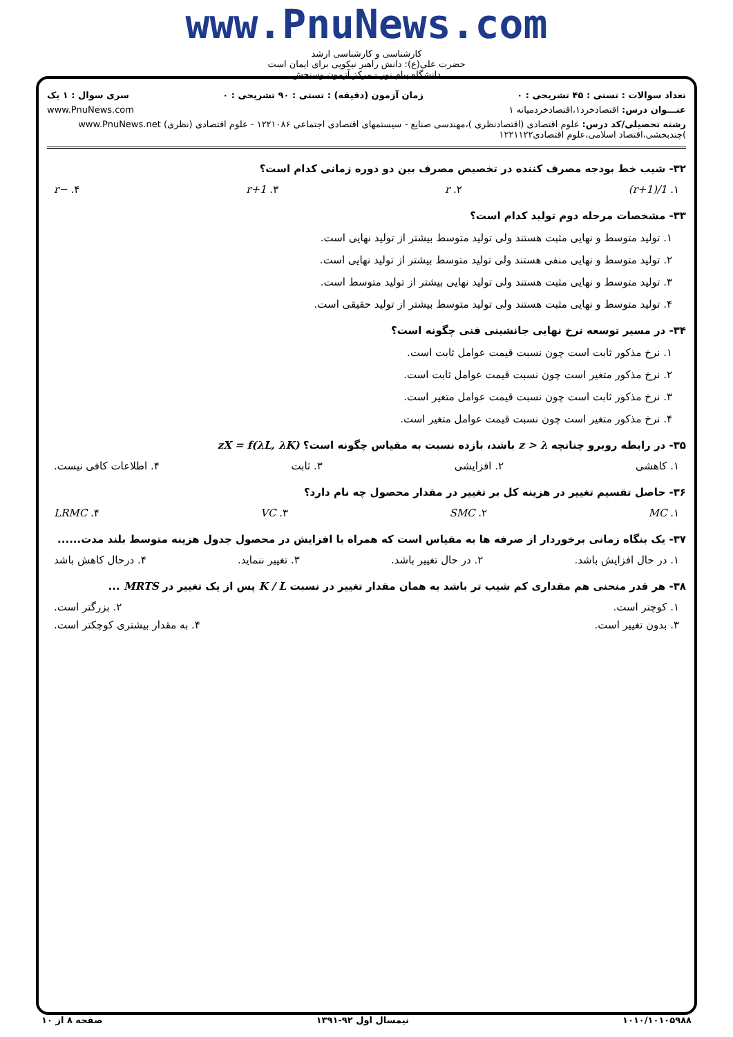www.PnuNews.com
کارشناسی و کارشناسی ارشد
حضرت علی(ع): دانش راهبر نیکویی برای ایمان است
دانشگاه پیام نور - مرکز آزمون وسنجش
تعداد سوالات : تستی : ۴۵ تشریحی : ۰ زمان آزمون (دقیقه) : تستی : ۹۰ تشریحی : ۰ سری سوال : ۱ یک
عنـــوان درس: اقتصادخرد۱،اقتصادخردمیانه ۱ www.PnuNews.com
رشته تحصیلی/کد درس: علوم اقتصادی (اقتصادنظری )،مهندسی صنایع - سیستمهای اقتصادی اجتماعی ۱۲۲۱۰۸۶ - علوم اقتصادی (نظری) www.PnuNews.net
)چندبخشی،اقتصاد اسلامی،علوم اقتصادی۱۲۲۱۱۲۲
۳۲- شیب خط بودجه مصرف کننده در تخصیص مصرف بین دو دوره زمانی کدام است؟
۱. 1/(1+r) ۲. r ۳. 1+r ۴. −r
۳۳- مشخصات مرحله دوم تولید کدام است؟
۱. تولید متوسط و نهایی مثبت هستند ولی تولید متوسط بیشتر از تولید نهایی است.
۲. تولید متوسط و نهایی منفی هستند ولی تولید متوسط بیشتر از تولید نهایی است.
۳. تولید متوسط و نهایی مثبت هستند ولی تولید نهایی بیشتر از تولید متوسط است.
۴. تولید متوسط و نهایی مثبت هستند ولی تولید متوسط بیشتر از تولید حقیقی است.
۳۴- در مسیر توسعه نرخ نهایی جانشینی فنی چگونه است؟
۱. نرخ مذکور ثابت است چون نسبت قیمت عوامل ثابت است.
۲. نرخ مذکور متغیر است چون نسبت قیمت عوامل ثابت است.
۳. نرخ مذکور ثابت است چون نسبت قیمت عوامل متغیر است.
۴. نرخ مذکور متغیر است چون نسبت قیمت عوامل متغیر است.
۳۵- در رابطه روبرو چنانچه z > λ باشد، بازده نسبت به مقیاس چگونه است؟ zX = f(λL, λK)
۱. کاهشی ۲. افزایشی ۳. ثابت ۴. اطلاعات کافی نیست.
۳۶- حاصل تقسیم تغییر در هزینه کل بر تغییر در مقدار محصول چه نام دارد؟
۱. MC ۲. SMC ۳. VC ۴. LRMC
۳۷- یک بنگاه زمانی برخوردار از صرفه ها به مقیاس است که همراه با افزایش در محصول جدول هزینه متوسط بلند مدت......
۱. در حال افزایش باشد. ۲. در حال تغییر باشد. ۳. تغییر ننماید. ۴. درحال کاهش باشد
۳۸- هر قدر منحنی هم مقداری کم شیب تر باشد به همان مقدار تغییر در نسبت K / L پس از یک تغییر در MRTS ...
۱. کوچتر است. ۲. بزرگتر است.
۳. بدون تغییر است. ۴. به مقدار بیشتری کوچکتر است.
۱۰۱۰/۱۰۱۰۵۹۸۸ نیمسال اول ۹۲-۱۳۹۱ صفحه ۸ از ۱۰